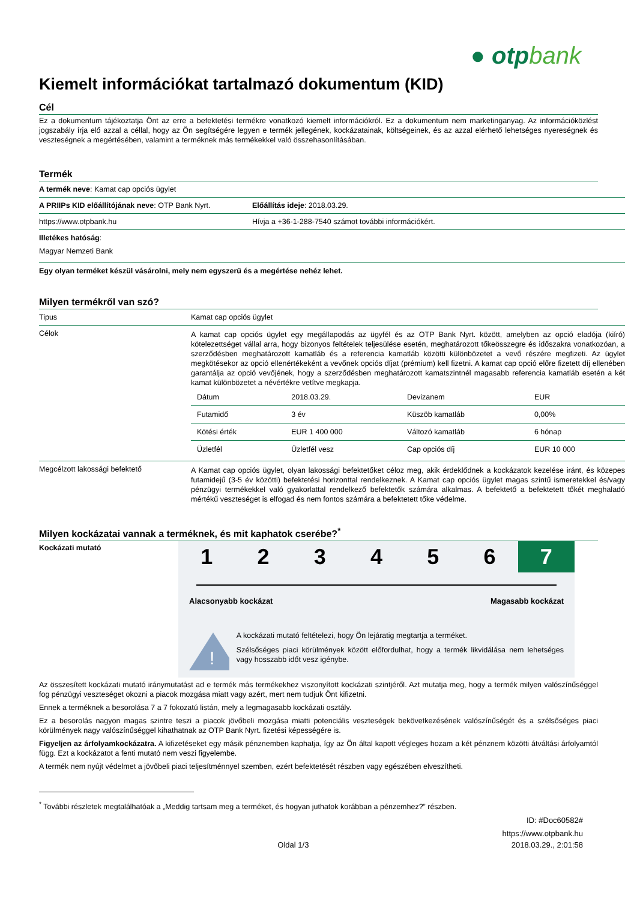● otpbank
Kiemelt információkat tartalmazó dokumentum (KID)
Cél
Ez a dokumentum tájékoztatja Önt az erre a befektetési termékre vonatkozó kiemelt információkról. Ez a dokumentum nem marketinganyag. Az információközlést jogszabály írja elő azzal a céllal, hogy az Ön segítségére legyen e termék jellegének, kockázatainak, költségeinek, és az azzal elérhető lehetséges nyereségnek és veszteségnek a megértésében, valamint a terméknek más termékekkel való összehasonlításában.
Termék
| A termék neve : Kamat cap opciós ügylet | |
| A PRIIPs KID előállítójának neve : OTP Bank Nyrt. | Előállítás ideje : 2018.03.29. |
| https://www.otpbank.hu | Hívja a +36-1-288-7540 számot további információkért. |
| Illetékes hatóság : Magyar Nemzeti Bank | |
| Egy olyan terméket készül vásárolni, mely nem egyszerű és a megértése nehéz lehet. | |
Milyen termékről van szó?
| Tipus | Kamat cap opciós ügylet |
| Célok | A kamat cap opciós ügylet egy megállapodás az ügyfél és az OTP Bank Nyrt. között, amelyben az opció eladója (kiíró) kötelezettséget vállal arra, hogy bizonyos feltételek teljesülése esetén, meghatározott tőkeösszegre és időszakra vonatkozóan, a szerződésben meghatározott kamatláb és a referencia kamatláb közötti különbözetet a vevő részére megfizeti. Az ügylet megkötésekor az opció ellenértékeként a vevőnek opciós díjat (prémium) kell fizetni. A kamat cap opció előre fizetett díj ellenében garantálja az opció vevőjének, hogy a szerződésben meghatározott kamatszintnél magasabb referencia kamatláb esetén a két kamat különbözetet a névértékre vetítve megkapja. / Dátum / 2018.03.29. / Devizanem / EUR / / Futamidő / 3 év / Küszöb kamatláb / 0,00% / / Kötési érték / EUR 1 400 000 / Változó kamatláb / 6 hónap / / Üzletfél / Üzletfél vesz / Cap opciós díj / EUR 10 000 / |
| Megcélzott lakossági befektető | A Kamat cap opciós ügylet, olyan lakossági befektetőket céloz meg, akik érdeklődnek a kockázatok kezelése iránt, és közepes futamidejű (3-5 év közötti) befektetési horizonttal rendelkeznek. A Kamat cap opciós ügylet magas szintű ismeretekkel és/vagy pénzügyi termékekkel való gyakorlattal rendelkező befektetők számára alkalmas. A befektető a befektetett tőkét meghaladó mértékű veszteséget is elfogad és nem fontos számára a befektetett tőke védelme. |
Milyen kockázatai vannak a terméknek, és mit kaphatok cserébe?<sup>*</sup>
Kockázati mutató
1 2 3 4 5 6 7
Alacsonyabb kockázat Magasabb kockázat
!
A kockázati mutató feltételezi, hogy Ön lejáratig megtartja a terméket.
Szélsőséges piaci körülmények között előfordulhat, hogy a termék likvidálása nem lehetséges vagy hosszabb időt vesz igénybe.
Az összesített kockázati mutató iránymutatást ad e termék más termékekhez viszonyított kockázati szintjéről. Azt mutatja meg, hogy a termék milyen valószínűséggel fog pénzügyi veszteséget okozni a piacok mozgása miatt vagy azért, mert nem tudjuk Önt kifizetni.
Ennek a terméknek a besorolása 7 a 7 fokozatú listán, mely a legmagasabb kockázati osztály.
Ez a besorolás nagyon magas szintre teszi a piacok jövőbeli mozgása miatti potenciális veszteségek bekövetkezésének valószínűségét és a szélsőséges piaci körülmények nagy valószínűséggel kihathatnak az OTP Bank Nyrt. fizetési képességére is.
Figyeljen az árfolyamkockázatra. A kifizetéseket egy másik pénznemben kaphatja, így az Ön által kapott végleges hozam a két pénznem közötti átváltási árfolyamtól függ. Ezt a kockázatot a fenti mutató nem veszi figyelembe.
A termék nem nyújt védelmet a jövőbeli piaci teljesítménnyel szemben, ezért befektetését részben vagy egészében elveszítheti.
<sup>*</sup> További részletek megtalálhatóak a „Meddig tartsam meg a terméket, és hogyan juthatok korábban a pénzemhez?” részben.
ID: #Doc60582#
https://www.otpbank.hu
Oldal 1/3 2018.03.29., 2:01:58